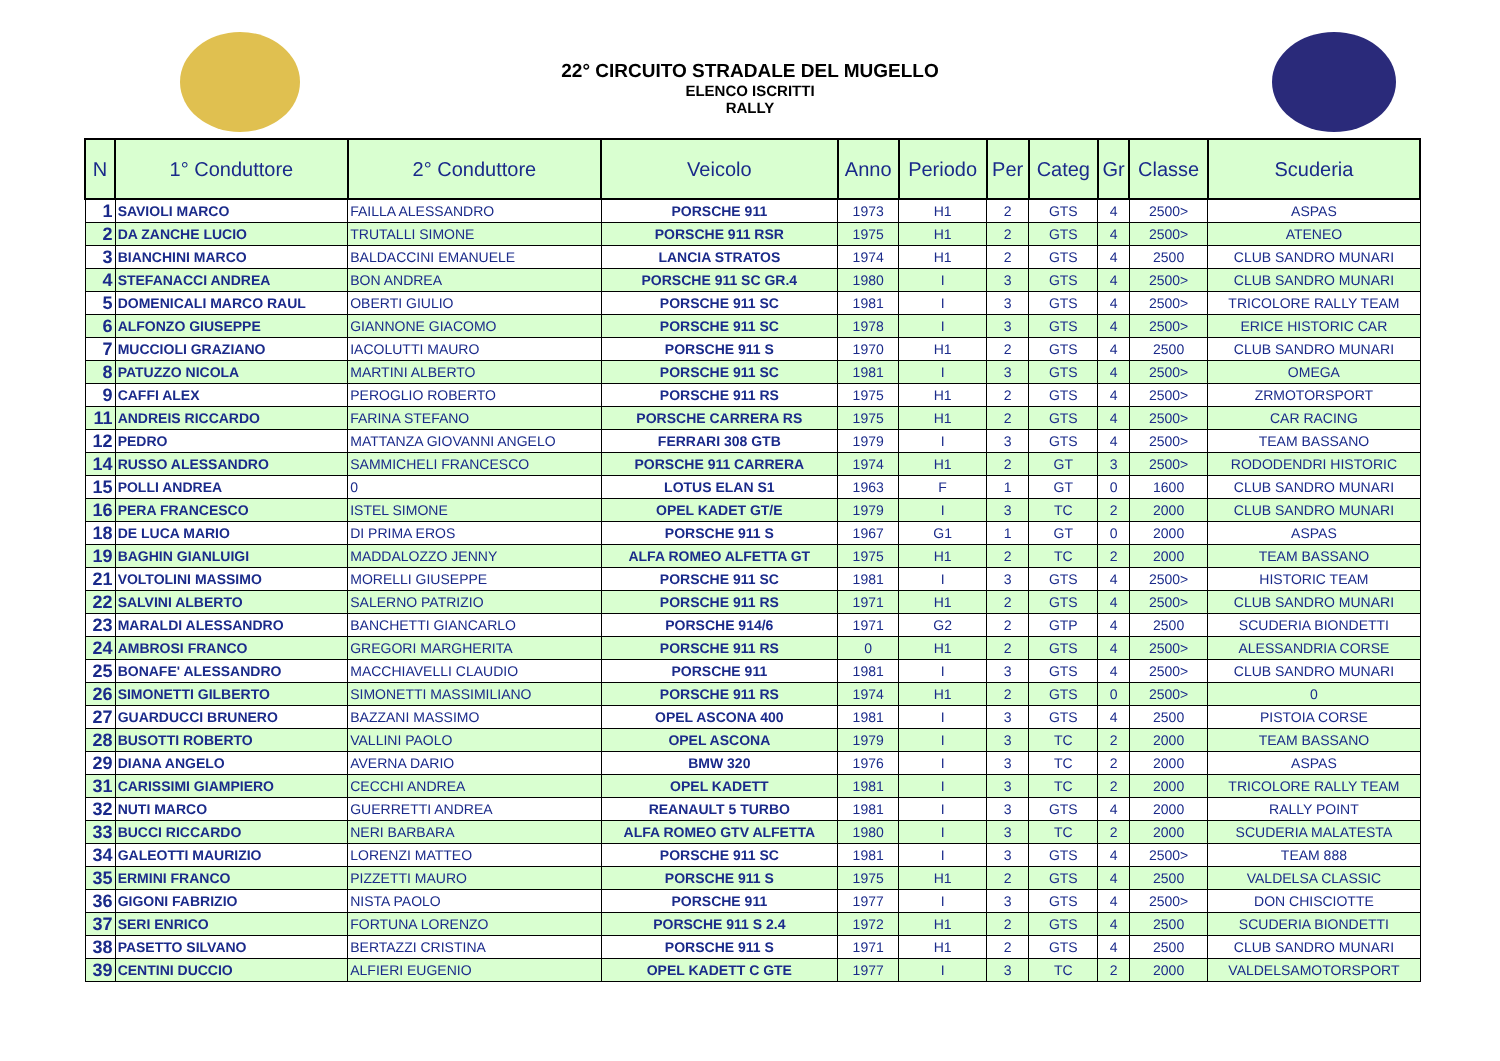22° CIRCUITO STRADALE DEL MUGELLO
ELENCO ISCRITTI
RALLY
| N | 1° Conduttore | 2° Conduttore | Veicolo | Anno | Periodo | Per | Categ | Gr | Classe | Scuderia |
| --- | --- | --- | --- | --- | --- | --- | --- | --- | --- | --- |
| 1 | SAVIOLI MARCO | FAILLA ALESSANDRO | PORSCHE 911 | 1973 | H1 | 2 | GTS | 4 | 2500> | ASPAS |
| 2 | DA ZANCHE LUCIO | TRUTALLI SIMONE | PORSCHE 911 RSR | 1975 | H1 | 2 | GTS | 4 | 2500> | ATENEO |
| 3 | BIANCHINI MARCO | BALDACCINI EMANUELE | LANCIA STRATOS | 1974 | H1 | 2 | GTS | 4 | 2500 | CLUB SANDRO MUNARI |
| 4 | STEFANACCI ANDREA | BON ANDREA | PORSCHE 911 SC GR.4 | 1980 | I | 3 | GTS | 4 | 2500> | CLUB SANDRO MUNARI |
| 5 | DOMENICALI MARCO RAUL | OBERTI GIULIO | PORSCHE 911 SC | 1981 | I | 3 | GTS | 4 | 2500> | TRICOLORE RALLY TEAM |
| 6 | ALFONZO GIUSEPPE | GIANNONE GIACOMO | PORSCHE 911 SC | 1978 | I | 3 | GTS | 4 | 2500> | ERICE HISTORIC CAR |
| 7 | MUCCIOLI GRAZIANO | IACOLUTTI MAURO | PORSCHE 911 S | 1970 | H1 | 2 | GTS | 4 | 2500 | CLUB SANDRO MUNARI |
| 8 | PATUZZO NICOLA | MARTINI ALBERTO | PORSCHE 911 SC | 1981 | I | 3 | GTS | 4 | 2500> | OMEGA |
| 9 | CAFFI ALEX | PEROGLIO ROBERTO | PORSCHE 911 RS | 1975 | H1 | 2 | GTS | 4 | 2500> | ZRMOTORSPORT |
| 11 | ANDREIS RICCARDO | FARINA STEFANO | PORSCHE CARRERA RS | 1975 | H1 | 2 | GTS | 4 | 2500> | CAR RACING |
| 12 | PEDRO | MATTANZA GIOVANNI ANGELO | FERRARI 308 GTB | 1979 | I | 3 | GTS | 4 | 2500> | TEAM BASSANO |
| 14 | RUSSO ALESSANDRO | SAMMICHELI FRANCESCO | PORSCHE 911 CARRERA | 1974 | H1 | 2 | GT | 3 | 2500> | RODODENDRI HISTORIC |
| 15 | POLLI ANDREA | 0 | LOTUS ELAN S1 | 1963 | F | 1 | GT | 0 | 1600 | CLUB SANDRO MUNARI |
| 16 | PERA FRANCESCO | ISTEL SIMONE | OPEL KADET GT/E | 1979 | I | 3 | TC | 2 | 2000 | CLUB SANDRO MUNARI |
| 18 | DE LUCA MARIO | DI PRIMA EROS | PORSCHE 911 S | 1967 | G1 | 1 | GT | 0 | 2000 | ASPAS |
| 19 | BAGHIN GIANLUIGI | MADDALOZZO JENNY | ALFA ROMEO ALFETTA GT | 1975 | H1 | 2 | TC | 2 | 2000 | TEAM BASSANO |
| 21 | VOLTOLINI MASSIMO | MORELLI GIUSEPPE | PORSCHE 911 SC | 1981 | I | 3 | GTS | 4 | 2500> | HISTORIC TEAM |
| 22 | SALVINI ALBERTO | SALERNO PATRIZIO | PORSCHE 911 RS | 1971 | H1 | 2 | GTS | 4 | 2500> | CLUB SANDRO MUNARI |
| 23 | MARALDI ALESSANDRO | BANCHETTI GIANCARLO | PORSCHE 914/6 | 1971 | G2 | 2 | GTP | 4 | 2500 | SCUDERIA BIONDETTI |
| 24 | AMBROSI FRANCO | GREGORI MARGHERITA | PORSCHE 911 RS | 0 | H1 | 2 | GTS | 4 | 2500> | ALESSANDRIA CORSE |
| 25 | BONAFE' ALESSANDRO | MACCHIAVELLI CLAUDIO | PORSCHE 911 | 1981 | I | 3 | GTS | 4 | 2500> | CLUB SANDRO MUNARI |
| 26 | SIMONETTI GILBERTO | SIMONETTI MASSIMILIANO | PORSCHE 911 RS | 1974 | H1 | 2 | GTS | 0 | 2500> | 0 |
| 27 | GUARDUCCI BRUNERO | BAZZANI MASSIMO | OPEL ASCONA 400 | 1981 | I | 3 | GTS | 4 | 2500 | PISTOIA CORSE |
| 28 | BUSOTTI ROBERTO | VALLINI PAOLO | OPEL ASCONA | 1979 | I | 3 | TC | 2 | 2000 | TEAM BASSANO |
| 29 | DIANA ANGELO | AVERNA DARIO | BMW 320 | 1976 | I | 3 | TC | 2 | 2000 | ASPAS |
| 31 | CARISSIMI GIAMPIERO | CECCHI ANDREA | OPEL KADETT | 1981 | I | 3 | TC | 2 | 2000 | TRICOLORE RALLY TEAM |
| 32 | NUTI MARCO | GUERRETTI ANDREA | REANAULT 5 TURBO | 1981 | I | 3 | GTS | 4 | 2000 | RALLY POINT |
| 33 | BUCCI RICCARDO | NERI BARBARA | ALFA ROMEO GTV ALFETTA | 1980 | I | 3 | TC | 2 | 2000 | SCUDERIA MALATESTA |
| 34 | GALEOTTI MAURIZIO | LORENZI MATTEO | PORSCHE 911 SC | 1981 | I | 3 | GTS | 4 | 2500> | TEAM 888 |
| 35 | ERMINI FRANCO | PIZZETTI MAURO | PORSCHE 911 S | 1975 | H1 | 2 | GTS | 4 | 2500 | VALDELSA CLASSIC |
| 36 | GIGONI FABRIZIO | NISTA PAOLO | PORSCHE 911 | 1977 | I | 3 | GTS | 4 | 2500> | DON CHISCIOTTE |
| 37 | SERI ENRICO | FORTUNA LORENZO | PORSCHE 911 S 2.4 | 1972 | H1 | 2 | GTS | 4 | 2500 | SCUDERIA BIONDETTI |
| 38 | PASETTO SILVANO | BERTAZZI CRISTINA | PORSCHE 911 S | 1971 | H1 | 2 | GTS | 4 | 2500 | CLUB SANDRO MUNARI |
| 39 | CENTINI DUCCIO | ALFIERI EUGENIO | OPEL KADETT C GTE | 1977 | I | 3 | TC | 2 | 2000 | VALDELSAMOTORSPORT |